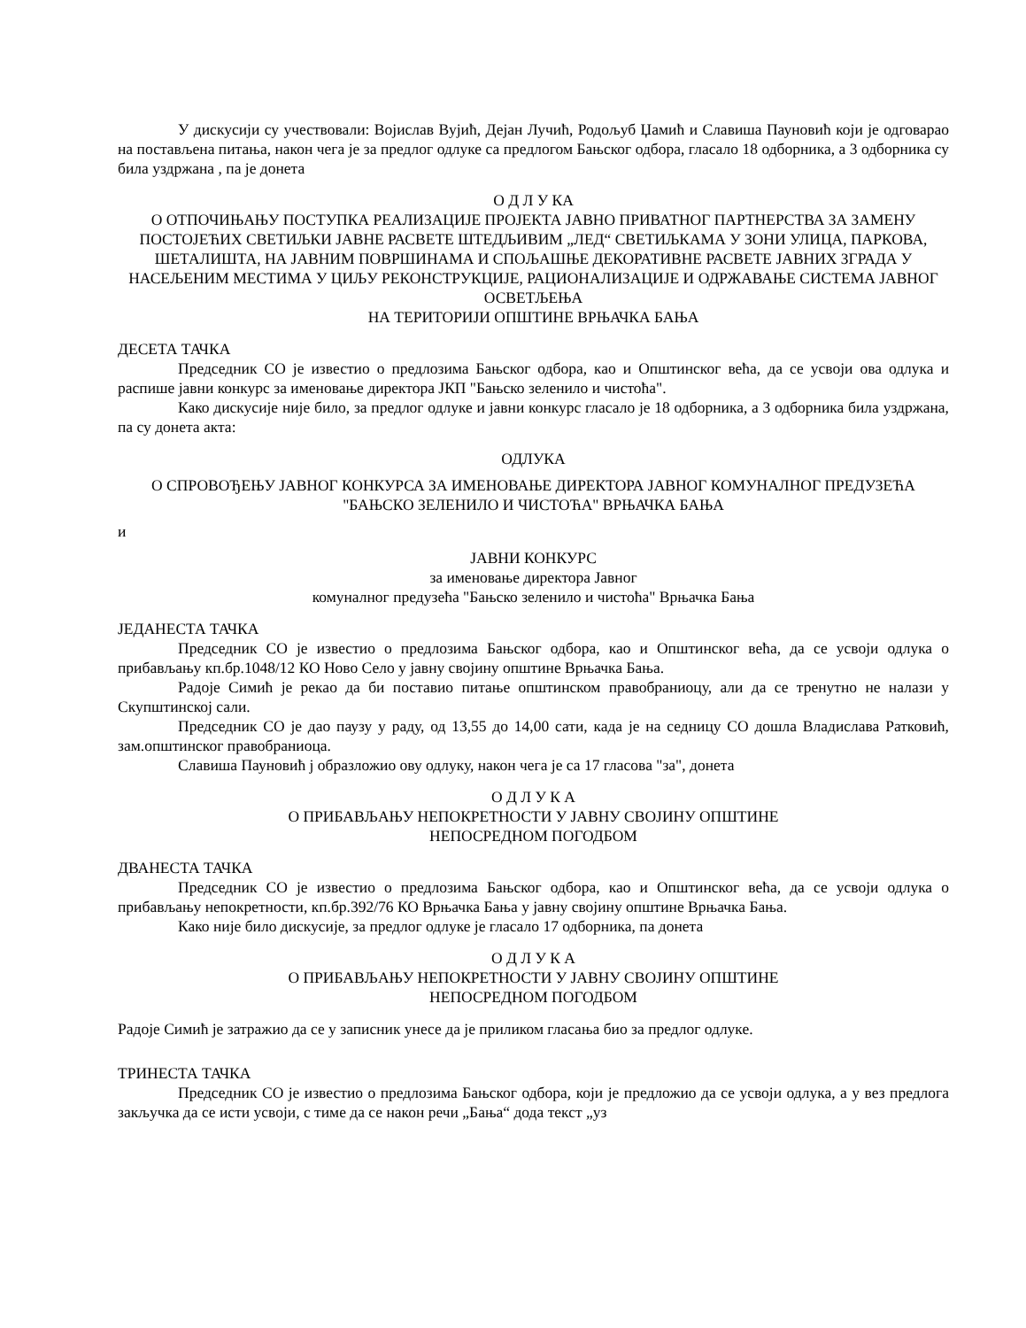У дискусији су учествовали: Војислав Вујић, Дејан Лучић, Родољуб Џамић и Славиша Пауновић који је одговарао на постављена питања, након чега је за предлог одлуке са предлогом Бањског одбора, гласало 18 одборника, а 3 одборника су била уздржана , па је донета
О Д Л У КА
О ОТПОЧИЊАЊУ ПОСТУПКА РЕАЛИЗАЦИЈЕ ПРОЈЕКТА ЈАВНО ПРИВАТНОГ ПАРТНЕРСТВА ЗА ЗАМЕНУ ПОСТОЈЕЋИХ СВЕТИЉКИ ЈАВНЕ РАСВЕТЕ ШТЕДЉИВИМ „ЛЕД“ СВЕТИЉКАМА У ЗОНИ УЛИЦА, ПАРКОВА, ШЕТАЛИШТА, НА ЈАВНИМ ПОВРШИНАМА И СПОЉАШЊЕ ДЕКОРАТИВНЕ РАСВЕТЕ ЈАВНИХ ЗГРАДА У НАСЕЉЕНИМ МЕСТИМА У ЦИЉУ РЕКОНСТРУКЦИЈЕ, РАЦИОНАЛИЗАЦИЈЕ И ОДРЖАВАЊЕ СИСТЕМА ЈАВНОГ ОСВЕТЉЕЊА
НА ТЕРИТОРИЈИ ОПШТИНЕ ВРЊАЧКА БАЊА
ДЕСЕТА ТАЧКА
Председник СО је известио о предлозима Бањског одбора, као и Општинског већа, да се усвоји ова одлука и распише јавни конкурс за именовање директора ЈКП "Бањско зеленило и чистоћа".
Како дискусије није било, за предлог одлуке и јавни конкурс гласало је 18 одборника, а 3 одборника била уздржана, па су донета акта:
ОДЛУКА
О СПРОВОЂЕЊУ ЈАВНОГ КОНКУРСА ЗА ИМЕНОВАЊЕ ДИРЕКТОРА ЈАВНОГ КОМУНАЛНОГ ПРЕДУЗЕЋА "БАЊСКО ЗЕЛЕНИЛО И ЧИСТОЋА" ВРЊАЧКА БАЊА
и
ЈАВНИ КОНКУРС
за именовање директора Јавног
комуналног предузећа "Бањско зеленило и чистоћа" Врњачка Бања
ЈЕДАНЕСТА ТАЧКА
Председник СО је известио о предлозима Бањског одбора, као и Општинског већа, да се усвоји одлука о прибављању кп.бр.1048/12 КО Ново Село у јавну својину општине Врњачка Бања.
Радоје Симић је рекао да би поставио питање општинском правобраниоцу, али да се тренутно не налази у Скупштинској сали.
Председник СО је дао паузу у раду, од 13,55 до 14,00 сати, када је на седницу СО дошла Владислава Ратковић, зам.општинског правобраниоца.
Славиша Пауновић ј образложио ову одлуку, након чега је са 17 гласова "за", донета
О Д Л У К А
О ПРИБАВЉАЊУ НЕПОКРЕТНОСТИ У ЈАВНУ СВОЈИНУ ОПШТИНЕ
НЕПОСРЕДНОМ ПОГОДБОМ
ДВАНЕСТА ТАЧКА
Председник СО је известио о предлозима Бањског одбора, као и Општинског већа, да се усвоји одлука о прибављању непокретности, кп.бр.392/76 КО Врњачка Бања у јавну својину општине Врњачка Бања.
Како није било дискусије, за предлог одлуке је гласало 17 одборника, па донета
О Д Л У К А
О ПРИБАВЉАЊУ НЕПОКРЕТНОСТИ У ЈАВНУ СВОЈИНУ ОПШТИНЕ
НЕПОСРЕДНОМ ПОГОДБОМ
Радоје Симић је затражио да се у записник унесе да је приликом гласања био за предлог одлуке.
ТРИНЕСТА ТАЧКА
Председник СО је известио о предлозима Бањског одбора, који је предложио да се усвоји одлука, а у вез предлога закључка да се исти усвоји, с тиме да се након речи „Бања“ дода текст „уз